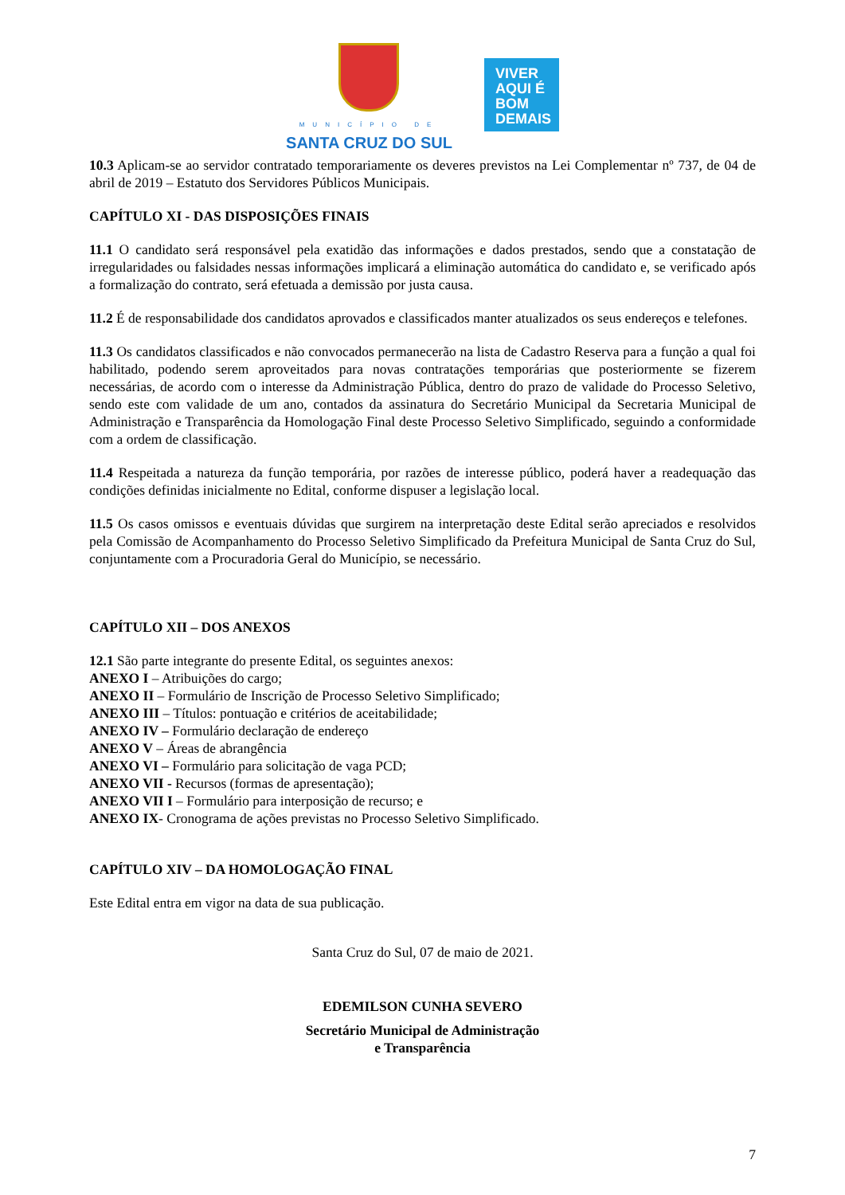MUNICÍPIO DE
SANTA CRUZ DO SUL
VIVER
AQUI É
BOM
DEMAIS
10.3 Aplicam-se ao servidor contratado temporariamente os deveres previstos na Lei Complementar nº 737, de 04 de abril de 2019 – Estatuto dos Servidores Públicos Municipais.
CAPÍTULO XI - DAS DISPOSIÇÕES FINAIS
11.1 O candidato será responsável pela exatidão das informações e dados prestados, sendo que a constatação de irregularidades ou falsidades nessas informações implicará a eliminação automática do candidato e, se verificado após a formalização do contrato, será efetuada a demissão por justa causa.
11.2 É de responsabilidade dos candidatos aprovados e classificados manter atualizados os seus endereços e telefones.
11.3 Os candidatos classificados e não convocados permanecerão na lista de Cadastro Reserva para a função a qual foi habilitado, podendo serem aproveitados para novas contratações temporárias que posteriormente se fizerem necessárias, de acordo com o interesse da Administração Pública, dentro do prazo de validade do Processo Seletivo, sendo este com validade de um ano, contados da assinatura do Secretário Municipal da Secretaria Municipal de Administração e Transparência da Homologação Final deste Processo Seletivo Simplificado, seguindo a conformidade com a ordem de classificação.
11.4 Respeitada a natureza da função temporária, por razões de interesse público, poderá haver a readequação das condições definidas inicialmente no Edital, conforme dispuser a legislação local.
11.5 Os casos omissos e eventuais dúvidas que surgirem na interpretação deste Edital serão apreciados e resolvidos pela Comissão de Acompanhamento do Processo Seletivo Simplificado da Prefeitura Municipal de Santa Cruz do Sul, conjuntamente com a Procuradoria Geral do Município, se necessário.
CAPÍTULO XII – DOS ANEXOS
12.1 São parte integrante do presente Edital, os seguintes anexos:
ANEXO I – Atribuições do cargo;
ANEXO II – Formulário de Inscrição de Processo Seletivo Simplificado;
ANEXO III – Títulos: pontuação e critérios de aceitabilidade;
ANEXO IV – Formulário declaração de endereço
ANEXO V – Áreas de abrangência
ANEXO VI – Formulário para solicitação de vaga PCD;
ANEXO VII - Recursos (formas de apresentação);
ANEXO VII I – Formulário para interposição de recurso; e
ANEXO IX- Cronograma de ações previstas no Processo Seletivo Simplificado.
CAPÍTULO XIV – DA HOMOLOGAÇÃO FINAL
Este Edital entra em vigor na data de sua publicação.
Santa Cruz do Sul, 07 de maio de 2021.
EDEMILSON CUNHA SEVERO
Secretário Municipal de Administração
e Transparência
7